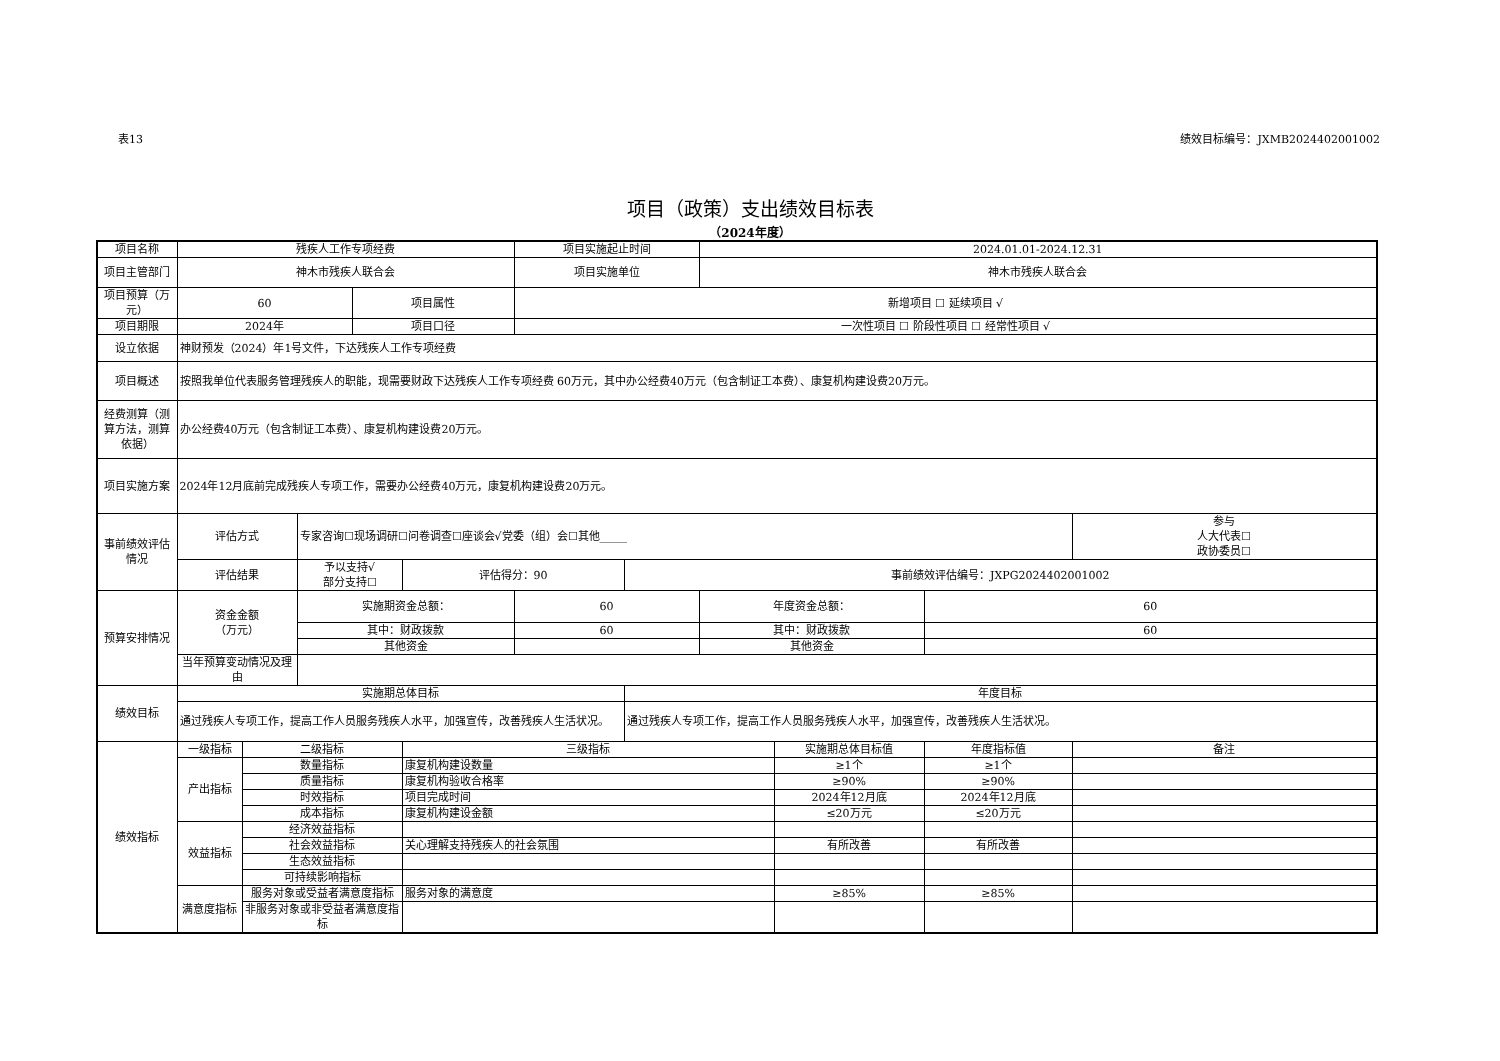表13 绩效目标编号：JXMB2024402001002
项目（政策）支出绩效目标表
（2024年度）
| 项目名称 | 残疾人工作专项经费 | | | | | 项目实施起止时间 | | 2024.01.01-2024.12.31 | | | |
| 项目主管部门 | 神木市残疾人联合会 | | | | | 项目实施单位 | | 神木市残疾人联合会 | | | |
| 项目预算（万元） | 60 | | | 项目属性 | | 新增项目 ☐ 延续项目 √ | | | | | |
| 项目期限 | 2024年 | | | 项目口径 | | 一次性项目 ☐ 阶段性项目 ☐ 经常性项目 √ | | | | | |
| 设立依据 | 神财预发（2024）年1号文件，下达残疾人工作专项经费 | | | | | | | | | | |
| 项目概述 | 按照我单位代表服务管理残疾人的职能，现需要财政下达残疾人工作专项经费 60万元，其中办公经费40万元（包含制证工本费）、康复机构建设费20万元。 | | | | | | | | | | |
| 经费测算（测算方法，测算依据） | 办公经费40万元（包含制证工本费）、康复机构建设费20万元。 | | | | | | | | | | |
| 项目实施方案 | 2024年12月底前完成残疾人专项工作，需要办公经费40万元，康复机构建设费20万元。 | | | | | | | | | | |
| 事前绩效评估情况 | 评估方式 | | 专家咨询☐现场调研☐问卷调查☐座谈会√党委（组）会☐其他_____ | | | | | | | | 参与 人大代表☐ 政协委员☐ |
| | 评估结果 | | 予以支持√ 部分支持☐ | | 评估得分：90 | | 事前绩效评估编号：JXPG2024402001002 | | | | |
| 预算安排情况 | 资金金额 （万元） | | 实施期资金总额： | | | 60 | | 年度资金总额： | | 60 | |
| | | | 其中：财政拨款 | | | 60 | | 其中：财政拨款 | | 60 | |
| | | | 其他资金 | | | | | 其他资金 | | | |
| | 当年预算变动情况及理由 | | | | | | | | | | |
| 绩效目标 | 实施期总体目标 | | | | | | 年度目标 | | | | |
| | 通过残疾人专项工作，提高工作人员服务残疾人水平，加强宣传，改善残疾人生活状况。 | | | | | | 通过残疾人专项工作，提高工作人员服务残疾人水平，加强宣传，改善残疾人生活状况。 | | | | |
| 绩效指标 | 一级指标 | 二级指标 | | | 三级指标 | | | | 实施期总体目标值 | 年度指标值 | 备注 |
| | 产出指标 | 数量指标 | | | 康复机构建设数量 | | | | ≥1个 | ≥1个 | |
| | | 质量指标 | | | 康复机构验收合格率 | | | | ≥90% | ≥90% | |
| | | 时效指标 | | | 项目完成时间 | | | | 2024年12月底 | 2024年12月底 | |
| | | 成本指标 | | | 康复机构建设金额 | | | | ≤20万元 | ≤20万元 | |
| | 效益指标 | 经济效益指标 | | | | | | | | | |
| | | 社会效益指标 | | | 关心理解支持残疾人的社会氛围 | | | | 有所改善 | 有所改善 | |
| | | 生态效益指标 | | | | | | | | | |
| | | 可持续影响指标 | | | | | | | | | |
| | 满意度指标 | 服务对象或受益者满意度指标 | | | 服务对象的满意度 | | | | ≥85% | ≥85% | |
| | | 非服务对象或非受益者满意度指标 | | | | | | | | | |